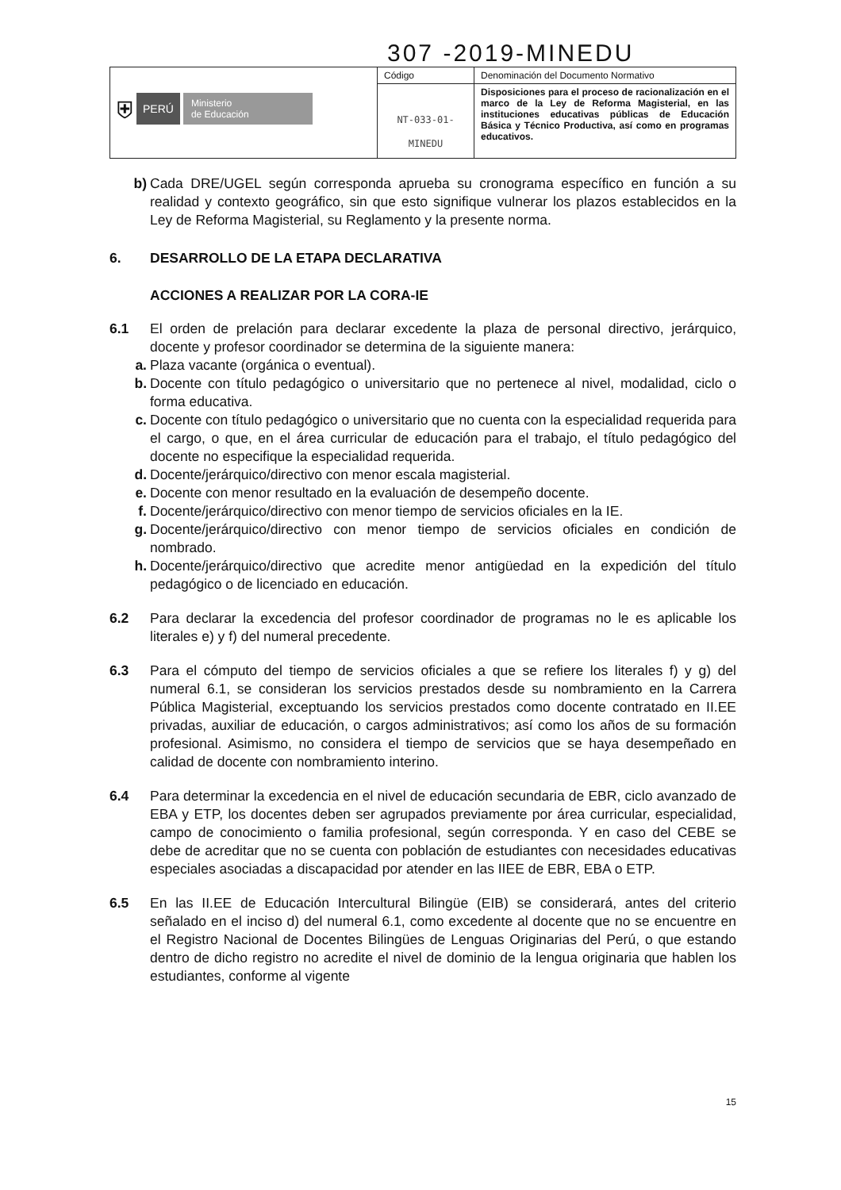307 -2019-MINEDU
| ⛨ PERÚ Ministerio de Educación | Código | Denominación del Documento Normativo |
| | NT-033-01- MINEDU | Disposiciones para el proceso de racionalización en el marco de la Ley de Reforma Magisterial, en las instituciones educativas públicas de Educación Básica y Técnico Productiva, así como en programas educativos. |
b) Cada DRE/UGEL según corresponda aprueba su cronograma específico en función a su realidad y contexto geográfico, sin que esto signifique vulnerar los plazos establecidos en la Ley de Reforma Magisterial, su Reglamento y la presente norma.
6. DESARROLLO DE LA ETAPA DECLARATIVA
ACCIONES A REALIZAR POR LA CORA-IE
6.1 El orden de prelación para declarar excedente la plaza de personal directivo, jerárquico, docente y profesor coordinador se determina de la siguiente manera:
a. Plaza vacante (orgánica o eventual).
b. Docente con título pedagógico o universitario que no pertenece al nivel, modalidad, ciclo o forma educativa.
c. Docente con título pedagógico o universitario que no cuenta con la especialidad requerida para el cargo, o que, en el área curricular de educación para el trabajo, el título pedagógico del docente no especifique la especialidad requerida.
d. Docente/jerárquico/directivo con menor escala magisterial.
e. Docente con menor resultado en la evaluación de desempeño docente.
f. Docente/jerárquico/directivo con menor tiempo de servicios oficiales en la IE.
g. Docente/jerárquico/directivo con menor tiempo de servicios oficiales en condición de nombrado.
h. Docente/jerárquico/directivo que acredite menor antigüedad en la expedición del título pedagógico o de licenciado en educación.
6.2 Para declarar la excedencia del profesor coordinador de programas no le es aplicable los literales e) y f) del numeral precedente.
6.3 Para el cómputo del tiempo de servicios oficiales a que se refiere los literales f) y g) del numeral 6.1, se consideran los servicios prestados desde su nombramiento en la Carrera Pública Magisterial, exceptuando los servicios prestados como docente contratado en II.EE privadas, auxiliar de educación, o cargos administrativos; así como los años de su formación profesional. Asimismo, no considera el tiempo de servicios que se haya desempeñado en calidad de docente con nombramiento interino.
6.4 Para determinar la excedencia en el nivel de educación secundaria de EBR, ciclo avanzado de EBA y ETP, los docentes deben ser agrupados previamente por área curricular, especialidad, campo de conocimiento o familia profesional, según corresponda. Y en caso del CEBE se debe de acreditar que no se cuenta con población de estudiantes con necesidades educativas especiales asociadas a discapacidad por atender en las IIEE de EBR, EBA o ETP.
6.5 En las II.EE de Educación Intercultural Bilingüe (EIB) se considerará, antes del criterio señalado en el inciso d) del numeral 6.1, como excedente al docente que no se encuentre en el Registro Nacional de Docentes Bilingües de Lenguas Originarias del Perú, o que estando dentro de dicho registro no acredite el nivel de dominio de la lengua originaria que hablen los estudiantes, conforme al vigente
15